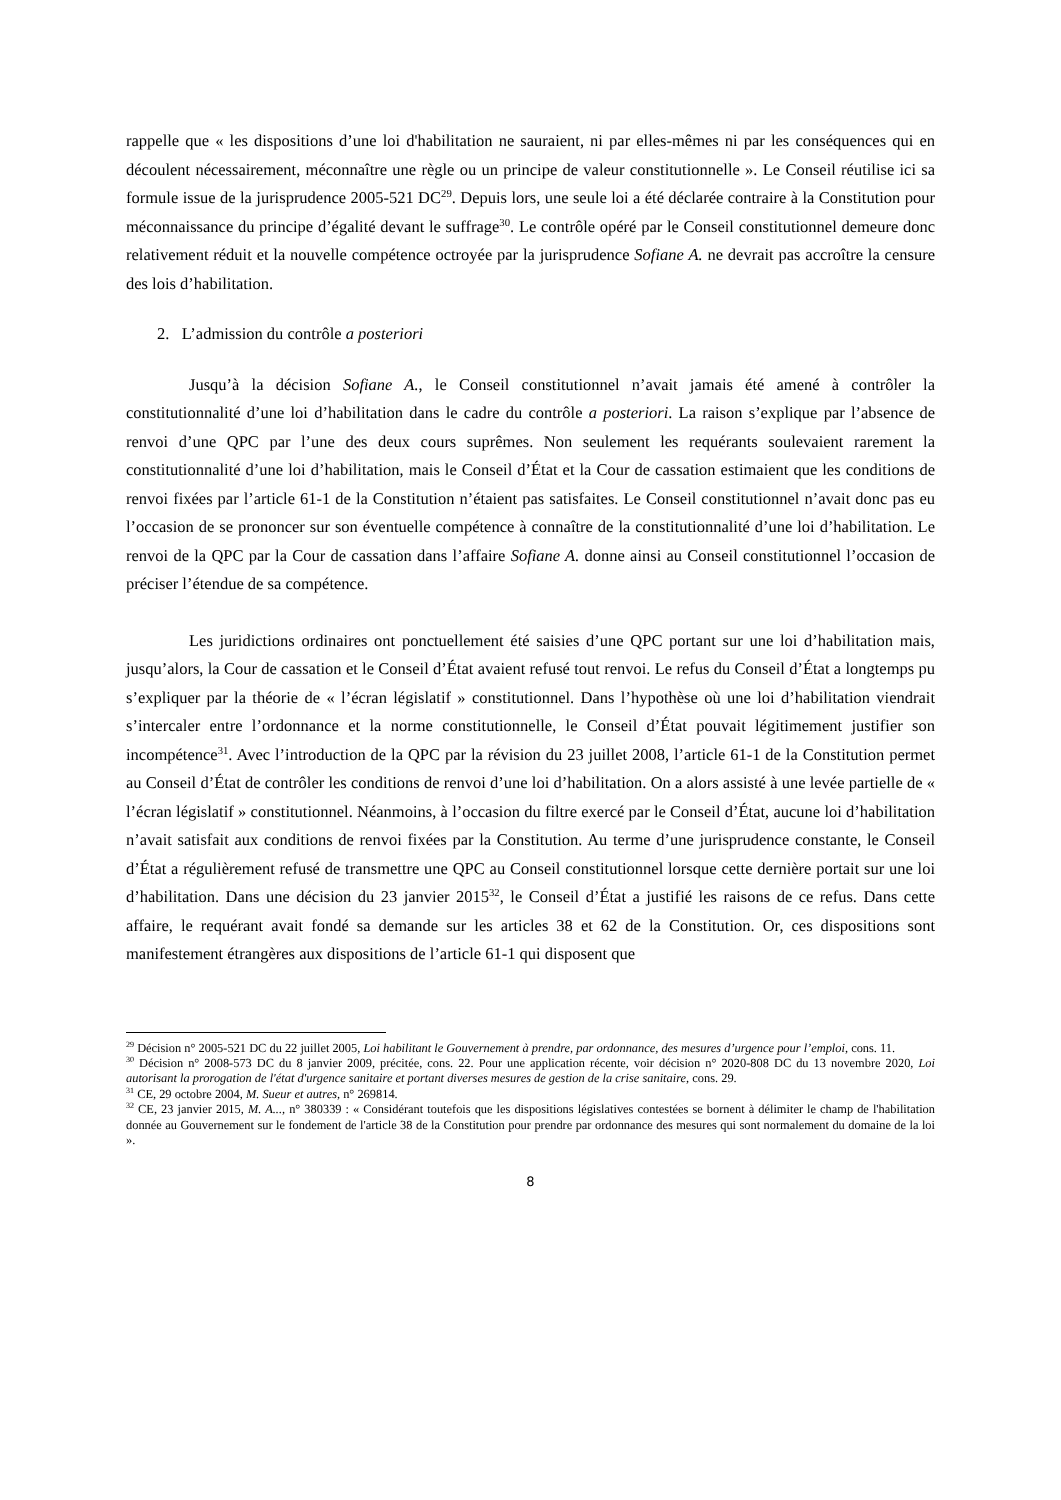rappelle que « les dispositions d’une loi d'habilitation ne sauraient, ni par elles-mêmes ni par les conséquences qui en découlent nécessairement, méconnaître une règle ou un principe de valeur constitutionnelle ». Le Conseil réutilise ici sa formule issue de la jurisprudence 2005-521 DC<sup>29</sup>. Depuis lors, une seule loi a été déclarée contraire à la Constitution pour méconnaissance du principe d’égalité devant le suffrage<sup>30</sup>. Le contrôle opéré par le Conseil constitutionnel demeure donc relativement réduit et la nouvelle compétence octroyée par la jurisprudence Sofiane A. ne devrait pas accroître la censure des lois d’habilitation.
2. L’admission du contrôle a posteriori
Jusqu’à la décision Sofiane A., le Conseil constitutionnel n’avait jamais été amené à contrôler la constitutionnalité d’une loi d’habilitation dans le cadre du contrôle a posteriori. La raison s’explique par l’absence de renvoi d’une QPC par l’une des deux cours suprêmes. Non seulement les requérants soulevaient rarement la constitutionnalité d’une loi d’habilitation, mais le Conseil d’État et la Cour de cassation estimaient que les conditions de renvoi fixées par l’article 61-1 de la Constitution n’étaient pas satisfaites. Le Conseil constitutionnel n’avait donc pas eu l’occasion de se prononcer sur son éventuelle compétence à connaître de la constitutionnalité d’une loi d’habilitation. Le renvoi de la QPC par la Cour de cassation dans l’affaire Sofiane A. donne ainsi au Conseil constitutionnel l’occasion de préciser l’étendue de sa compétence.
Les juridictions ordinaires ont ponctuellement été saisies d’une QPC portant sur une loi d’habilitation mais, jusqu’alors, la Cour de cassation et le Conseil d’État avaient refusé tout renvoi. Le refus du Conseil d’État a longtemps pu s’expliquer par la théorie de « l’écran législatif » constitutionnel. Dans l’hypothèse où une loi d’habilitation viendrait s’intercaler entre l’ordonnance et la norme constitutionnelle, le Conseil d’État pouvait légitimement justifier son incompétence<sup>31</sup>. Avec l’introduction de la QPC par la révision du 23 juillet 2008, l’article 61-1 de la Constitution permet au Conseil d’État de contrôler les conditions de renvoi d’une loi d’habilitation. On a alors assisté à une levée partielle de « l’écran législatif » constitutionnel. Néanmoins, à l’occasion du filtre exercé par le Conseil d’État, aucune loi d’habilitation n’avait satisfait aux conditions de renvoi fixées par la Constitution. Au terme d’une jurisprudence constante, le Conseil d’État a régulièrement refusé de transmettre une QPC au Conseil constitutionnel lorsque cette dernière portait sur une loi d’habilitation. Dans une décision du 23 janvier 2015<sup>32</sup>, le Conseil d’État a justifié les raisons de ce refus. Dans cette affaire, le requérant avait fondé sa demande sur les articles 38 et 62 de la Constitution. Or, ces dispositions sont manifestement étrangères aux dispositions de l’article 61-1 qui disposent que
<sup>29</sup> Décision n° 2005-521 DC du 22 juillet 2005, Loi habilitant le Gouvernement à prendre, par ordonnance, des mesures d’urgence pour l’emploi, cons. 11.
<sup>30</sup> Décision n° 2008-573 DC du 8 janvier 2009, précitée, cons. 22. Pour une application récente, voir décision n° 2020-808 DC du 13 novembre 2020, Loi autorisant la prorogation de l'état d'urgence sanitaire et portant diverses mesures de gestion de la crise sanitaire, cons. 29.
<sup>31</sup> CE, 29 octobre 2004, M. Sueur et autres, n° 269814.
<sup>32</sup> CE, 23 janvier 2015, M. A..., n° 380339 : « Considérant toutefois que les dispositions législatives contestées se bornent à délimiter le champ de l'habilitation donnée au Gouvernement sur le fondement de l'article 38 de la Constitution pour prendre par ordonnance des mesures qui sont normalement du domaine de la loi ».
8